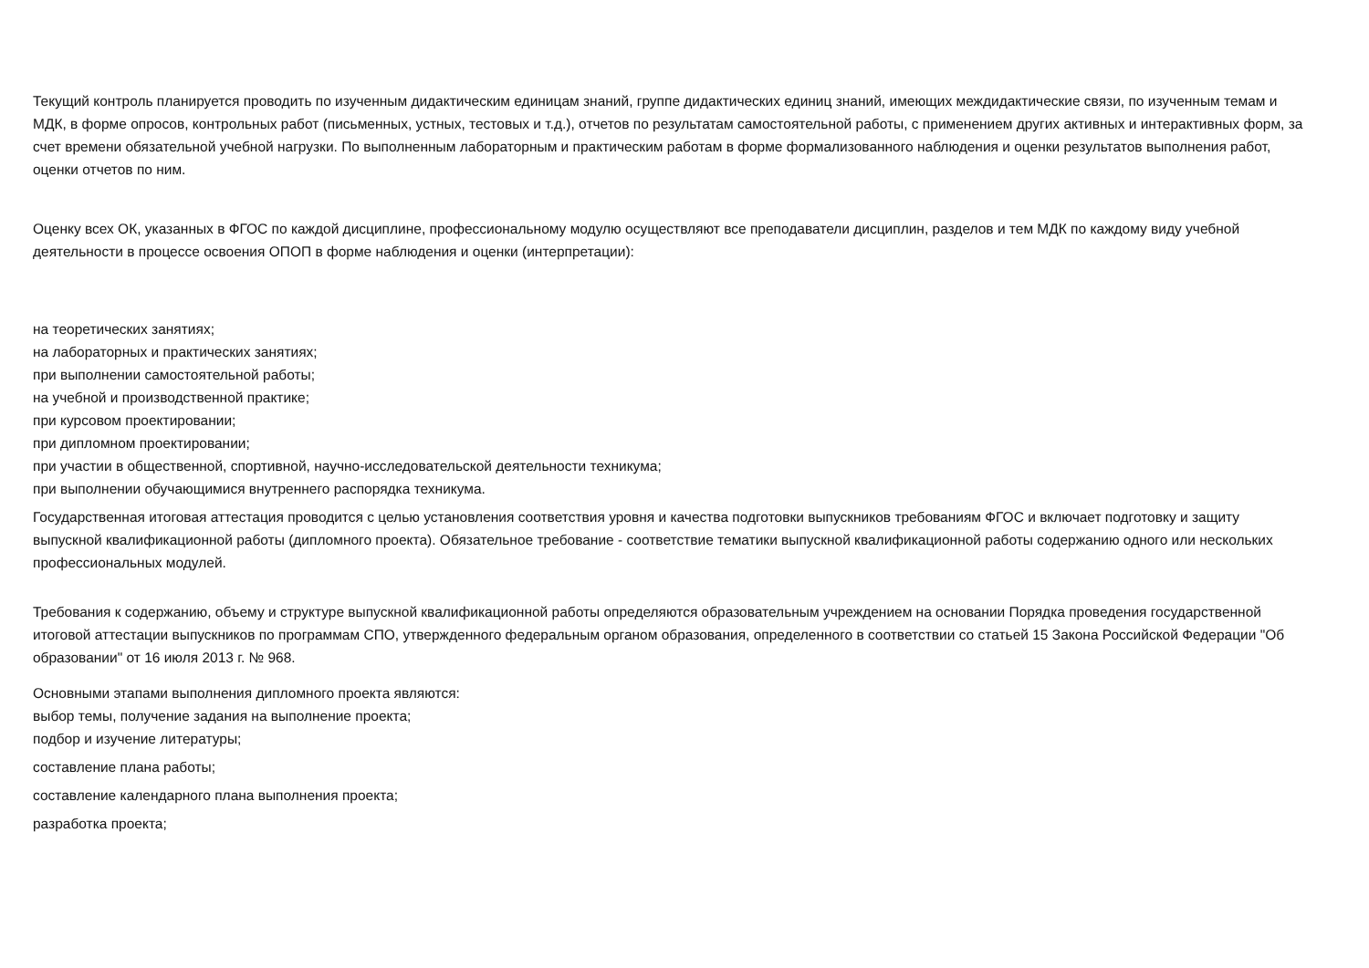Текущий контроль планируется проводить по изученным дидактическим единицам знаний, группе дидактических единиц знаний, имеющих междидактические связи, по изученным темам и МДК, в форме опросов, контрольных работ (письменных, устных, тестовых и т.д.), отчетов по результатам самостоятельной работы, с применением других активных и интерактивных форм, за счет времени обязательной учебной нагрузки. По выполненным лабораторным и практическим работам в форме формализованного наблюдения и оценки результатов выполнения работ, оценки отчетов по ним.
Оценку всех ОК, указанных в ФГОС по каждой дисциплине, профессиональному модулю осуществляют все преподаватели дисциплин, разделов и тем МДК по каждому виду учебной деятельности в процессе освоения ОПОП в форме наблюдения и оценки (интерпретации):
на теоретических занятиях;
на лабораторных и практических занятиях;
при выполнении самостоятельной работы;
на учебной и производственной практике;
при курсовом проектировании;
при дипломном проектировании;
при участии в общественной, спортивной, научно-исследовательской деятельности техникума;
при выполнении обучающимися внутреннего распорядка техникума.
Государственная итоговая аттестация проводится с целью установления соответствия уровня и качества подготовки выпускников требованиям ФГОС и включает подготовку и защиту выпускной квалификационной работы (дипломного проекта). Обязательное требование - соответствие тематики выпускной квалификационной работы содержанию одного или нескольких профессиональных модулей.
Требования к содержанию, объему и структуре выпускной квалификационной работы определяются образовательным учреждением на основании Порядка проведения государственной итоговой аттестации выпускников по программам СПО, утвержденного федеральным органом образования, определенного в соответствии со статьей 15 Закона Российской Федерации "Об образовании" от 16 июля 2013 г. № 968.
Основными этапами выполнения дипломного проекта являются:
выбор темы, получение задания на выполнение проекта;
подбор и изучение литературы;
составление плана работы;
составление календарного плана выполнения проекта;
разработка проекта;